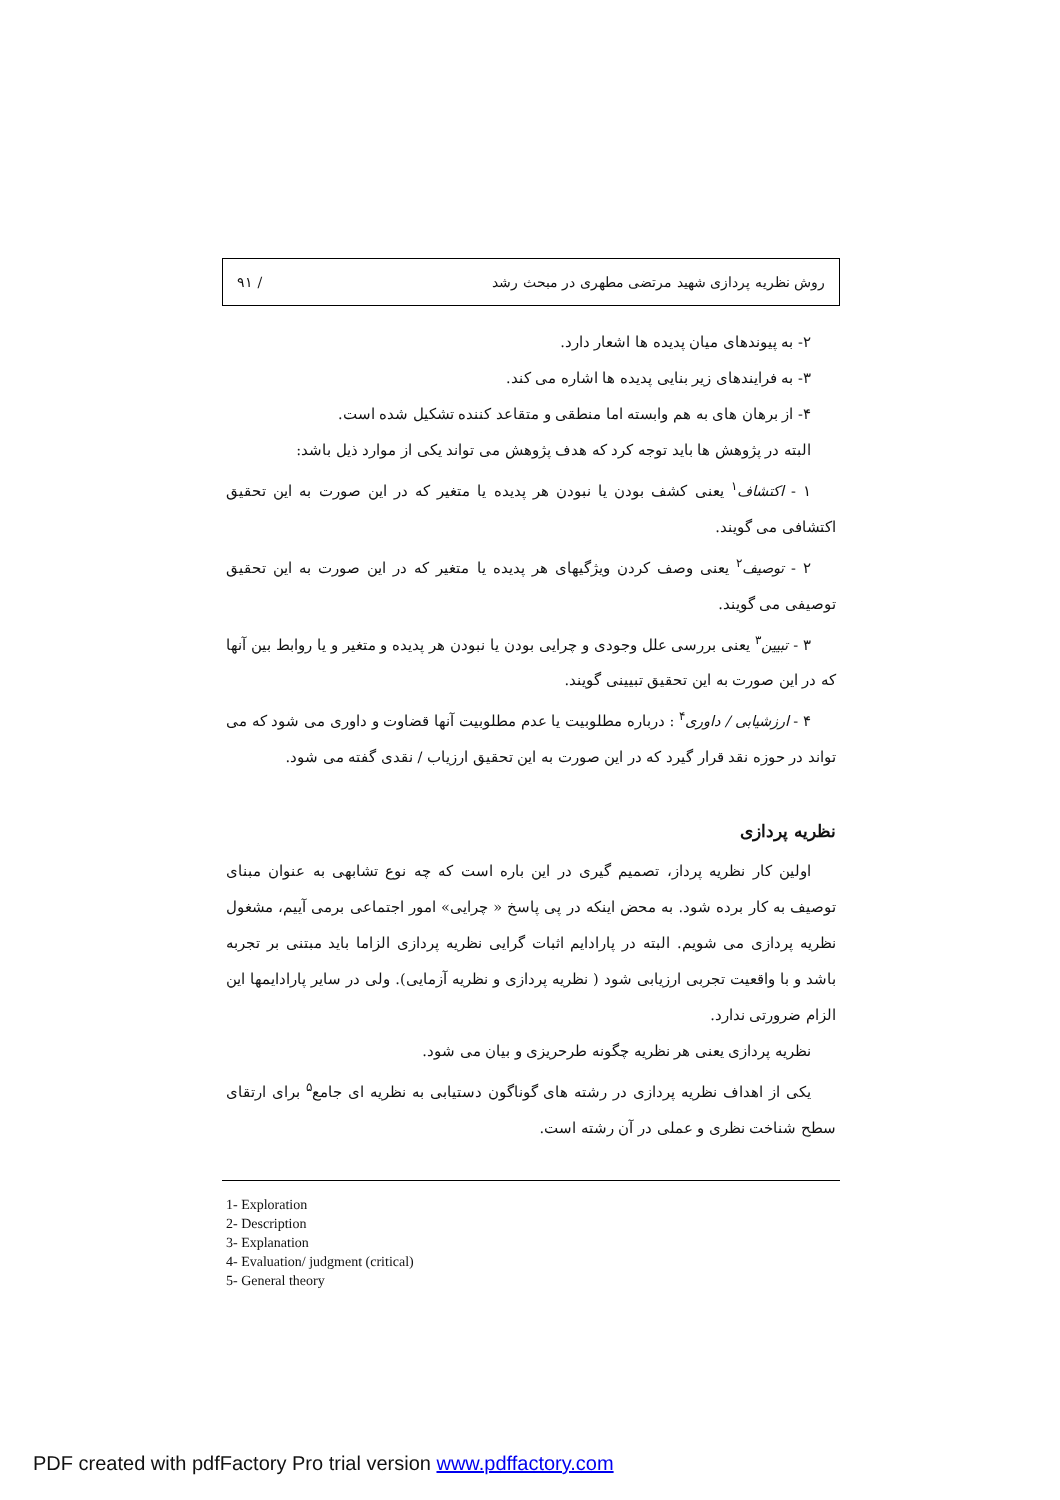روش نظریه پردازی شهید مرتضی مطهری در مبحث رشد / ۹۱
۲- به پیوندهای میان پدیده ها اشعار دارد.
۳- به فرایندهای زیر بنایی پدیده ها اشاره می کند.
۴- از برهان های به هم وابسته اما منطقی و متقاعد کننده تشکیل شده است.
البته در پژوهش ها باید توجه کرد که هدف پژوهش می تواند یکی از موارد ذیل باشد:
۱ - اکتشاف<sup>۱</sup> یعنی کشف بودن یا نبودن هر پدیده یا متغیر که در این صورت به این تحقیق اکتشافی می گویند.
۲ - توصیف<sup>۲</sup> یعنی وصف کردن ویژگیهای هر پدیده یا متغیر که در این صورت به این تحقیق توصیفی می گویند.
۳ - تبیین<sup>۳</sup> یعنی بررسی علل وجودی و چرایی بودن یا نبودن هر پدیده و متغیر و یا روابط بین آنها که در این صورت به این تحقیق تبیینی گویند.
۴ - ارزشیابی / داوری<sup>۴</sup> : درباره مطلوبیت یا عدم مطلوبیت آنها قضاوت و داوری می شود که می تواند در حوزه نقد قرار گیرد که در این صورت به این تحقیق ارزیاب / نقدی گفته می شود.
نظریه پردازی
اولین کار نظریه پرداز، تصمیم گیری در این باره است که چه نوع تشابهی به عنوان مبنای توصیف به کار برده شود. به محض اینکه در پی پاسخ « چرایی» امور اجتماعی برمی آییم، مشغول نظریه پردازی می شویم. البته در پارادایم اثبات گرایی نظریه پردازی الزاما باید مبتنی بر تجربه باشد و با واقعیت تجربی ارزیابی شود ( نظریه پردازی و نظریه آزمایی). ولی در سایر پارادایمها این الزام ضرورتی ندارد.
نظریه پردازی یعنی هر نظریه چگونه طرحریزی و بیان می شود.
یکی از اهداف نظریه پردازی در رشته های گوناگون دستیابی به نظریه ای جامع<sup>۵</sup> برای ارتقای سطح شناخت نظری و عملی در آن رشته است.
1- Exploration
2- Description
3- Explanation
4- Evaluation/ judgment (critical)
5- General theory
PDF created with pdfFactory Pro trial version www.pdffactory.com